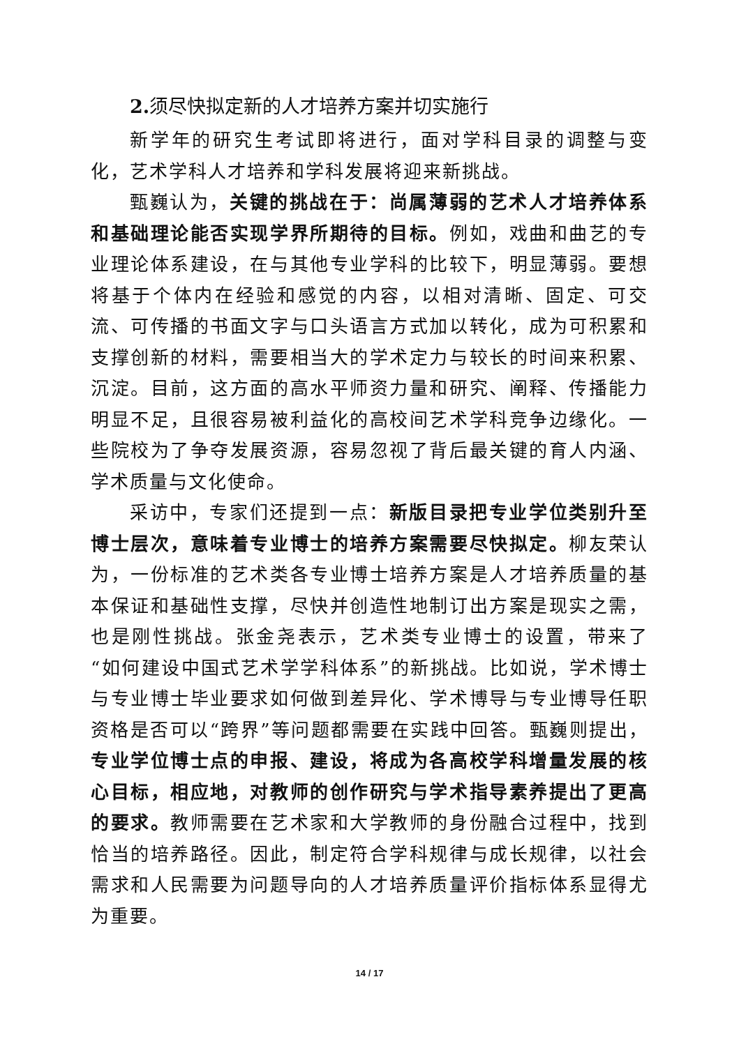2. 须尽快拟定新的人才培养方案并切实施行
新学年的研究生考试即将进行，面对学科目录的调整与变化，艺术学科人才培养和学科发展将迎来新挑战。
甄巍认为，关键的挑战在于：尚属薄弱的艺术人才培养体系和基础理论能否实现学界所期待的目标。例如，戏曲和曲艺的专业理论体系建设，在与其他专业学科的比较下，明显薄弱。要想将基于个体内在经验和感觉的内容，以相对清晰、固定、可交流、可传播的书面文字与口头语言方式加以转化，成为可积累和支撑创新的材料，需要相当大的学术定力与较长的时间来积累、沉淀。目前，这方面的高水平师资力量和研究、阐释、传播能力明显不足，且很容易被利益化的高校间艺术学科竞争边缘化。一些院校为了争夺发展资源，容易忽视了背后最关键的育人内涵、学术质量与文化使命。
采访中，专家们还提到一点：新版目录把专业学位类别升至博士层次，意味着专业博士的培养方案需要尽快拟定。柳友荣认为，一份标准的艺术类各专业博士培养方案是人才培养质量的基本保证和基础性支撑，尽快并创造性地制订出方案是现实之需，也是刚性挑战。张金尧表示，艺术类专业博士的设置，带来了“如何建设中国式艺术学学科体系”的新挑战。比如说，学术博士与专业博士毕业要求如何做到差异化、学术博导与专业博导任职资格是否可以“跨界”等问题都需要在实践中回答。甄巍则提出，专业学位博士点的申报、建设，将成为各高校学科增量发展的核心目标，相应地，对教师的创作研究与学术指导素养提出了更高的要求。教师需要在艺术家和大学教师的身份融合过程中，找到恰当的培养路径。因此，制定符合学科规律与成长规律，以社会需求和人民需要为问题导向的人才培养质量评价指标体系显得尤为重要。
14 / 17